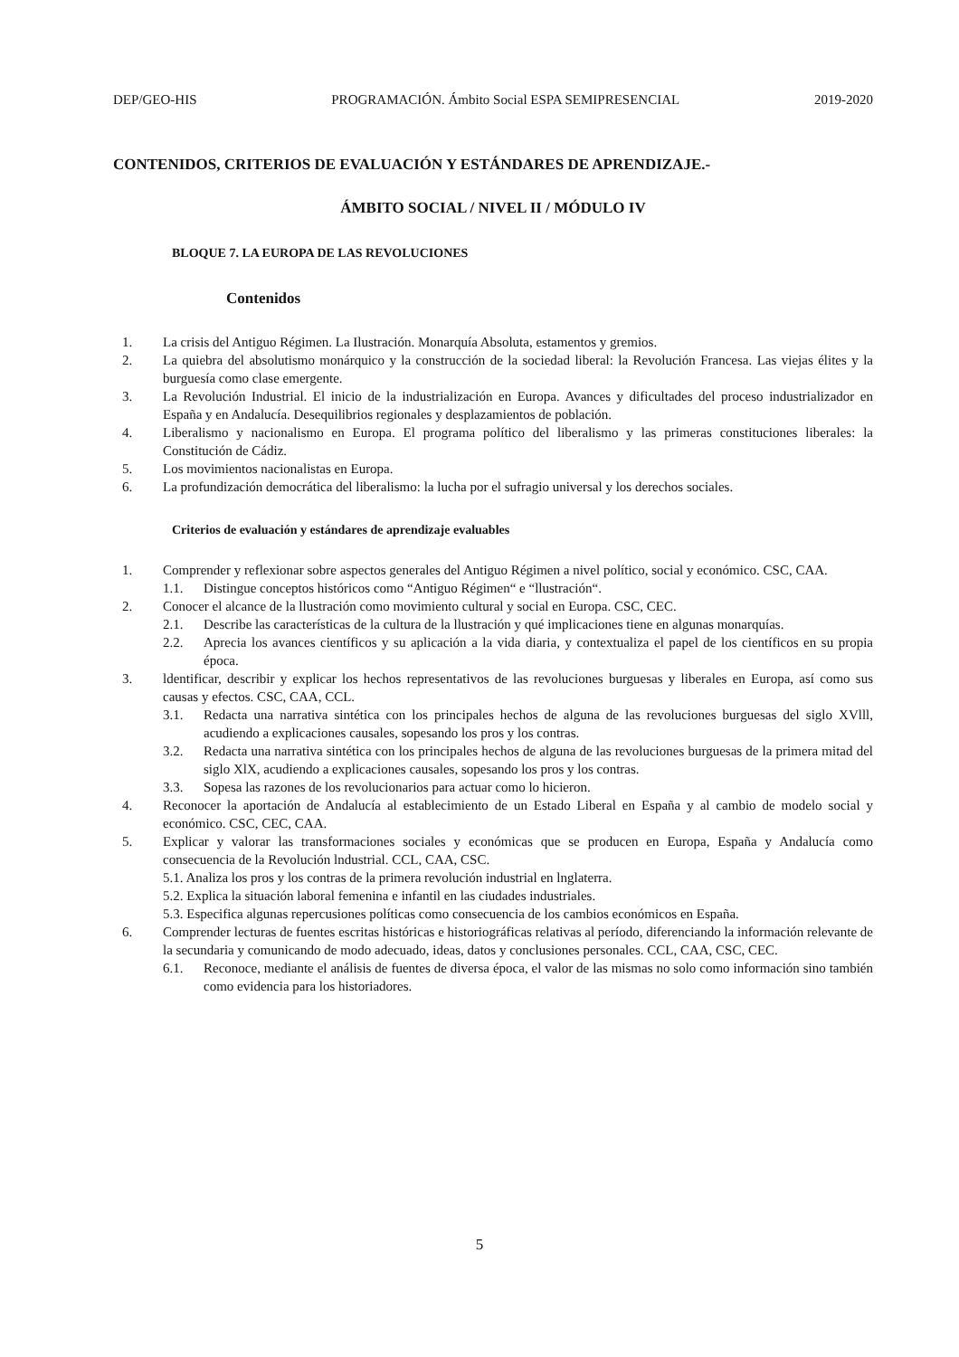DEP/GEO-HIS PROGRAMACIÓN. Ámbito Social ESPA SEMIPRESENCIAL 2019-2020
CONTENIDOS, CRITERIOS DE EVALUACIÓN Y ESTÁNDARES DE APRENDIZAJE.-
ÁMBITO SOCIAL / NIVEL II / MÓDULO IV
BLOQUE 7. LA EUROPA DE LAS REVOLUCIONES
Contenidos
1. La crisis del Antiguo Régimen. La Ilustración. Monarquía Absoluta, estamentos y gremios.
2. La quiebra del absolutismo monárquico y la construcción de la sociedad liberal: la Revolución Francesa. Las viejas élites y la burguesía como clase emergente.
3. La Revolución Industrial. El inicio de la industrialización en Europa. Avances y dificultades del proceso industrializador en España y en Andalucía. Desequilibrios regionales y desplazamientos de población.
4. Liberalismo y nacionalismo en Europa. El programa político del liberalismo y las primeras constituciones liberales: la Constitución de Cádiz.
5. Los movimientos nacionalistas en Europa.
6. La profundización democrática del liberalismo: la lucha por el sufragio universal y los derechos sociales.
Criterios de evaluación y estándares de aprendizaje evaluables
1. Comprender y reflexionar sobre aspectos generales del Antiguo Régimen a nivel político, social y económico. CSC, CAA.
1.1. Distingue conceptos históricos como “Antiguo Régimen“ e “llustración“.
2. Conocer el alcance de la llustración como movimiento cultural y social en Europa. CSC, CEC.
2.1. Describe las características de la cultura de la llustración y qué implicaciones tiene en algunas monarquías.
2.2. Aprecia los avances científicos y su aplicación a la vida diaria, y contextualiza el papel de los científicos en su propia época.
3. ldentificar, describir y explicar los hechos representativos de las revoluciones burguesas y liberales en Europa, así como sus causas y efectos. CSC, CAA, CCL.
3.1. Redacta una narrativa sintética con los principales hechos de alguna de las revoluciones burguesas del siglo XVlll, acudiendo a explicaciones causales, sopesando los pros y los contras.
3.2. Redacta una narrativa sintética con los principales hechos de alguna de las revoluciones burguesas de la primera mitad del siglo XlX, acudiendo a explicaciones causales, sopesando los pros y los contras.
3.3. Sopesa las razones de los revolucionarios para actuar como lo hicieron.
4. Reconocer la aportación de Andalucía al establecimiento de un Estado Liberal en España y al cambio de modelo social y económico. CSC, CEC, CAA.
5. Explicar y valorar las transformaciones sociales y económicas que se producen en Europa, España y Andalucía como consecuencia de la Revolución lndustrial. CCL, CAA, CSC.
5.1. Analiza los pros y los contras de la primera revolución industrial en lnglaterra.
5.2. Explica la situación laboral femenina e infantil en las ciudades industriales.
5.3. Especifica algunas repercusiones políticas como consecuencia de los cambios económicos en España.
6. Comprender lecturas de fuentes escritas históricas e historiográficas relativas al período, diferenciando la información relevante de la secundaria y comunicando de modo adecuado, ideas, datos y conclusiones personales. CCL, CAA, CSC, CEC.
6.1. Reconoce, mediante el análisis de fuentes de diversa época, el valor de las mismas no solo como información sino también como evidencia para los historiadores.
5